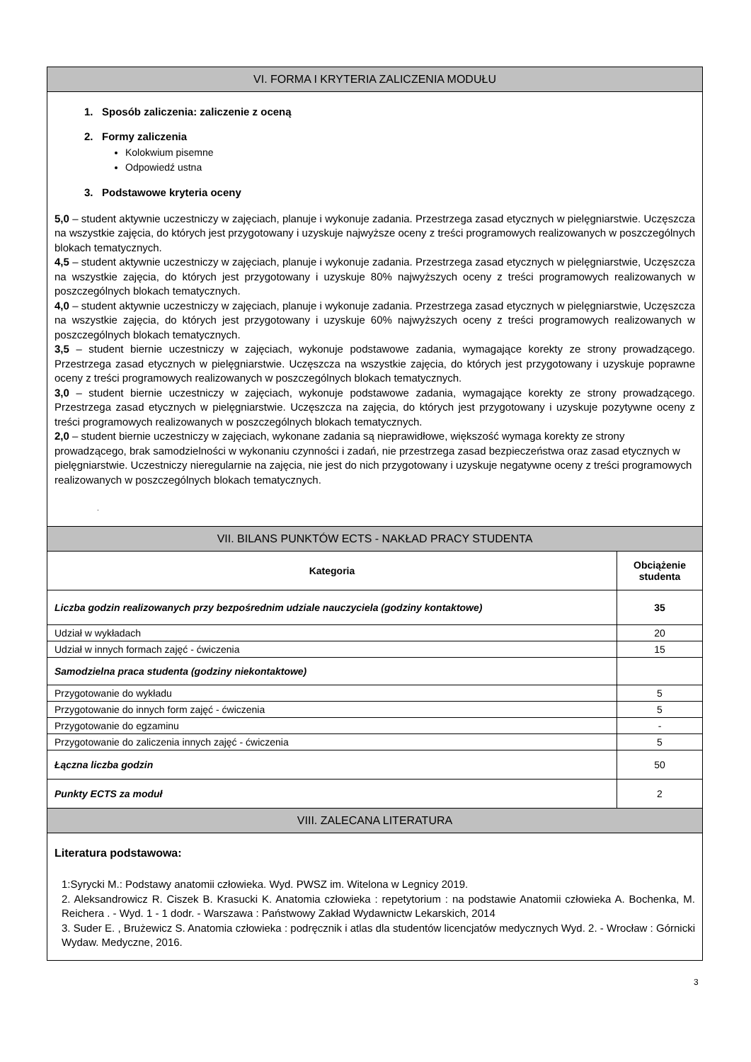| VI. FORMA I KRYTERIA ZALICZENIA MODUŁU | |
| 1. Sposób zaliczenia: zaliczenie z oceną 2. Formy zaliczenia Kolokwium pisemne Odpowiedź ustna 3. Podstawowe kryteria oceny 5,0 – student aktywnie uczestniczy w zajęciach, planuje i wykonuje zadania. Przestrzega zasad etycznych w pielęgniarstwie. Uczęszcza na wszystkie zajęcia, do których jest przygotowany i uzyskuje najwyższe oceny z treści programowych realizowanych w poszczególnych blokach tematycznych. 4,5 – student aktywnie uczestniczy w zajęciach, planuje i wykonuje zadania. Przestrzega zasad etycznych w pielęgniarstwie, Uczęszcza na wszystkie zajęcia, do których jest przygotowany i uzyskuje 80% najwyższych oceny z treści programowych realizowanych w poszczególnych blokach tematycznych. 4,0 – student aktywnie uczestniczy w zajęciach, planuje i wykonuje zadania. Przestrzega zasad etycznych w pielęgniarstwie, Uczęszcza na wszystkie zajęcia, do których jest przygotowany i uzyskuje 60% najwyższych oceny z treści programowych realizowanych w poszczególnych blokach tematycznych. 3,5 – student biernie uczestniczy w zajęciach, wykonuje podstawowe zadania, wymagające korekty ze strony prowadzącego. Przestrzega zasad etycznych w pielęgniarstwie. Uczęszcza na wszystkie zajęcia, do których jest przygotowany i uzyskuje poprawne oceny z treści programowych realizowanych w poszczególnych blokach tematycznych. 3,0 – student biernie uczestniczy w zajęciach, wykonuje podstawowe zadania, wymagające korekty ze strony prowadzącego. Przestrzega zasad etycznych w pielęgniarstwie. Uczęszcza na zajęcia, do których jest przygotowany i uzyskuje pozytywne oceny z treści programowych realizowanych w poszczególnych blokach tematycznych. 2,0 – student biernie uczestniczy w zajęciach, wykonane zadania są nieprawidłowe, większość wymaga korekty ze strony prowadzącego, brak samodzielności w wykonaniu czynności i zadań, nie przestrzega zasad bezpieczeństwa oraz zasad etycznych w pielęgniarstwie. Uczestniczy nieregularnie na zajęcia, nie jest do nich przygotowany i uzyskuje negatywne oceny z treści programowych realizowanych w poszczególnych blokach tematycznych. . | |
| VII. BILANS PUNKTÓW ECTS - NAKŁAD PRACY STUDENTA | |
| Kategoria | Obciążenie studenta |
| Liczba godzin realizowanych przy bezpośrednim udziale nauczyciela (godziny kontaktowe) | 35 |
| Udział w wykładach | 20 |
| Udział w innych formach zajęć - ćwiczenia | 15 |
| Samodzielna praca studenta (godziny niekontaktowe) | |
| Przygotowanie do wykładu | 5 |
| Przygotowanie do innych form zajęć - ćwiczenia | 5 |
| Przygotowanie do egzaminu | - |
| Przygotowanie do zaliczenia innych zajęć - ćwiczenia | 5 |
| Łączna liczba godzin | 50 |
| Punkty ECTS za moduł | 2 |
| VIII. ZALECANA LITERATURA | |
| Literatura podstawowa: 1:Syrycki M.: Podstawy anatomii człowieka. Wyd. PWSZ im. Witelona w Legnicy 2019. 2. Aleksandrowicz R. Ciszek B. Krasucki K. Anatomia człowieka : repetytorium : na podstawie Anatomii człowieka A. Bochenka, M. Reichera . - Wyd. 1 - 1 dodr. - Warszawa : Państwowy Zakład Wydawnictw Lekarskich, 2014 3. Suder E. , Brużewicz S. Anatomia człowieka : podręcznik i atlas dla studentów licencjatów medycznych Wyd. 2. - Wrocław : Górnicki Wydaw. Medyczne, 2016. | |
3